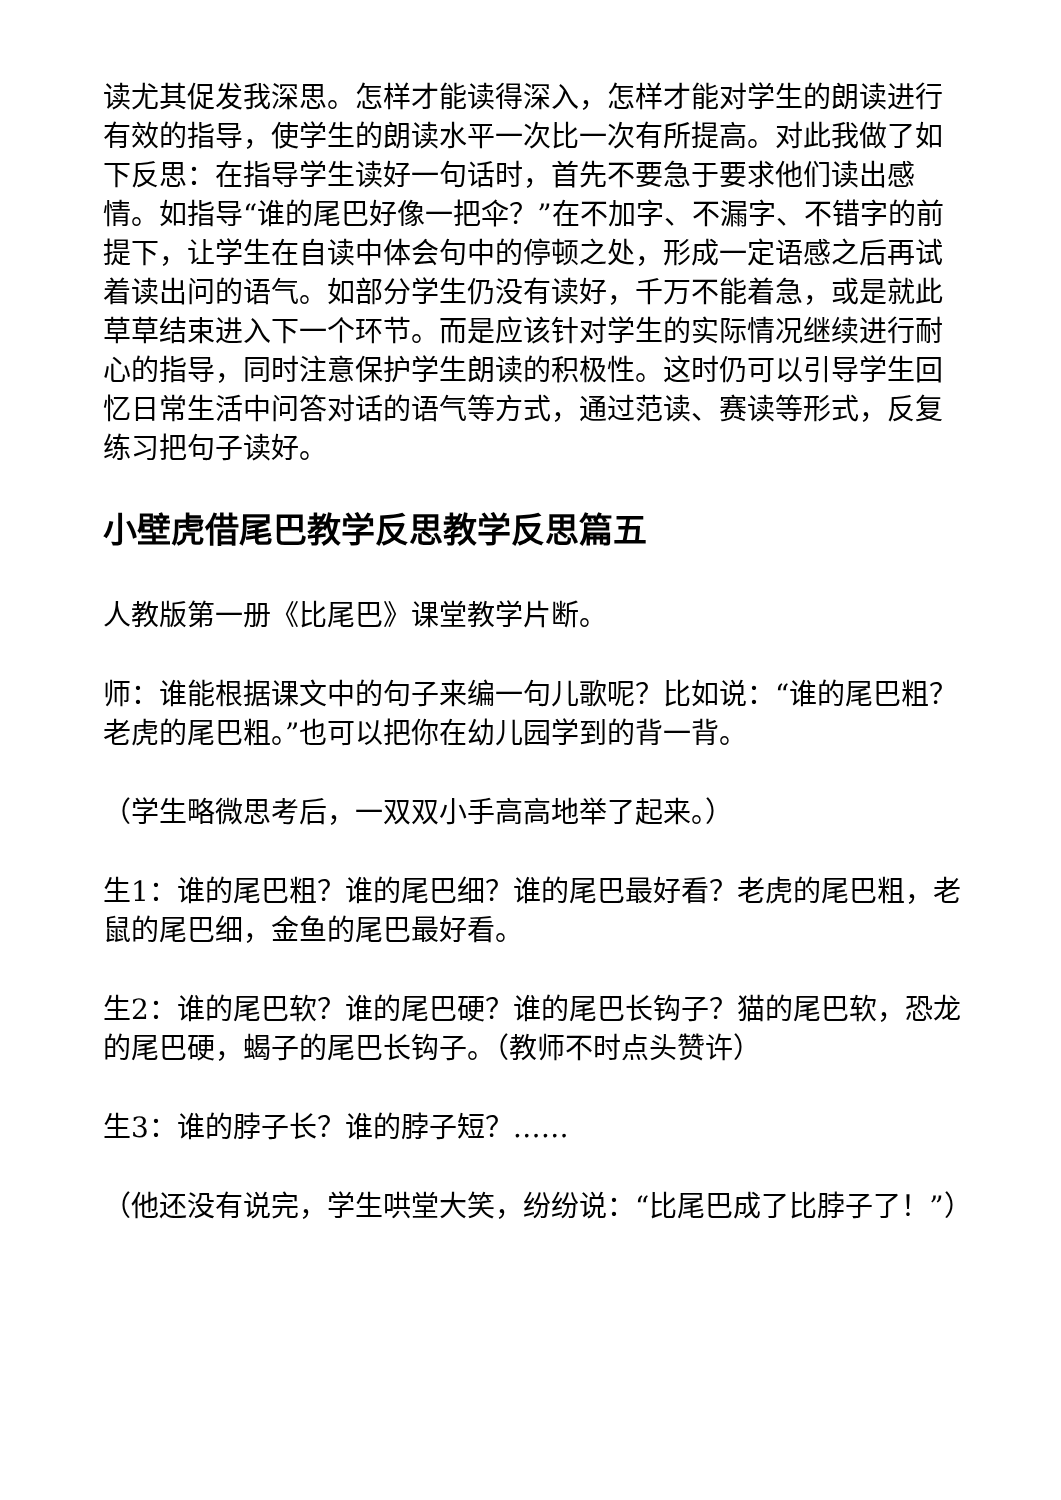读尤其促发我深思。怎样才能读得深入，怎样才能对学生的朗读进行有效的指导，使学生的朗读水平一次比一次有所提高。对此我做了如下反思：在指导学生读好一句话时，首先不要急于要求他们读出感情。如指导“谁的尾巴好像一把伞？”在不加字、不漏字、不错字的前提下，让学生在自读中体会句中的停顿之处，形成一定语感之后再试着读出问的语气。如部分学生仍没有读好，千万不能着急，或是就此草草结束进入下一个环节。而是应该针对学生的实际情况继续进行耐心的指导，同时注意保护学生朗读的积极性。这时仍可以引导学生回忆日常生活中问答对话的语气等方式，通过范读、赛读等形式，反复练习把句子读好。
小壁虎借尾巴教学反思教学反思篇五
人教版第一册《比尾巴》课堂教学片断。
师：谁能根据课文中的句子来编一句儿歌呢？比如说：“谁的尾巴粗？老虎的尾巴粗。”也可以把你在幼儿园学到的背一背。
（学生略微思考后，一双双小手高高地举了起来。）
生1：谁的尾巴粗？谁的尾巴细？谁的尾巴最好看？老虎的尾巴粗，老鼠的尾巴细，金鱼的尾巴最好看。
生2：谁的尾巴软？谁的尾巴硬？谁的尾巴长钩子？猫的尾巴软，恐龙的尾巴硬，蝎子的尾巴长钩子。（教师不时点头赞许）
生3：谁的脖子长？谁的脖子短？……
（他还没有说完，学生哄堂大笑，纷纷说：“比尾巴成了比脖子了！”）